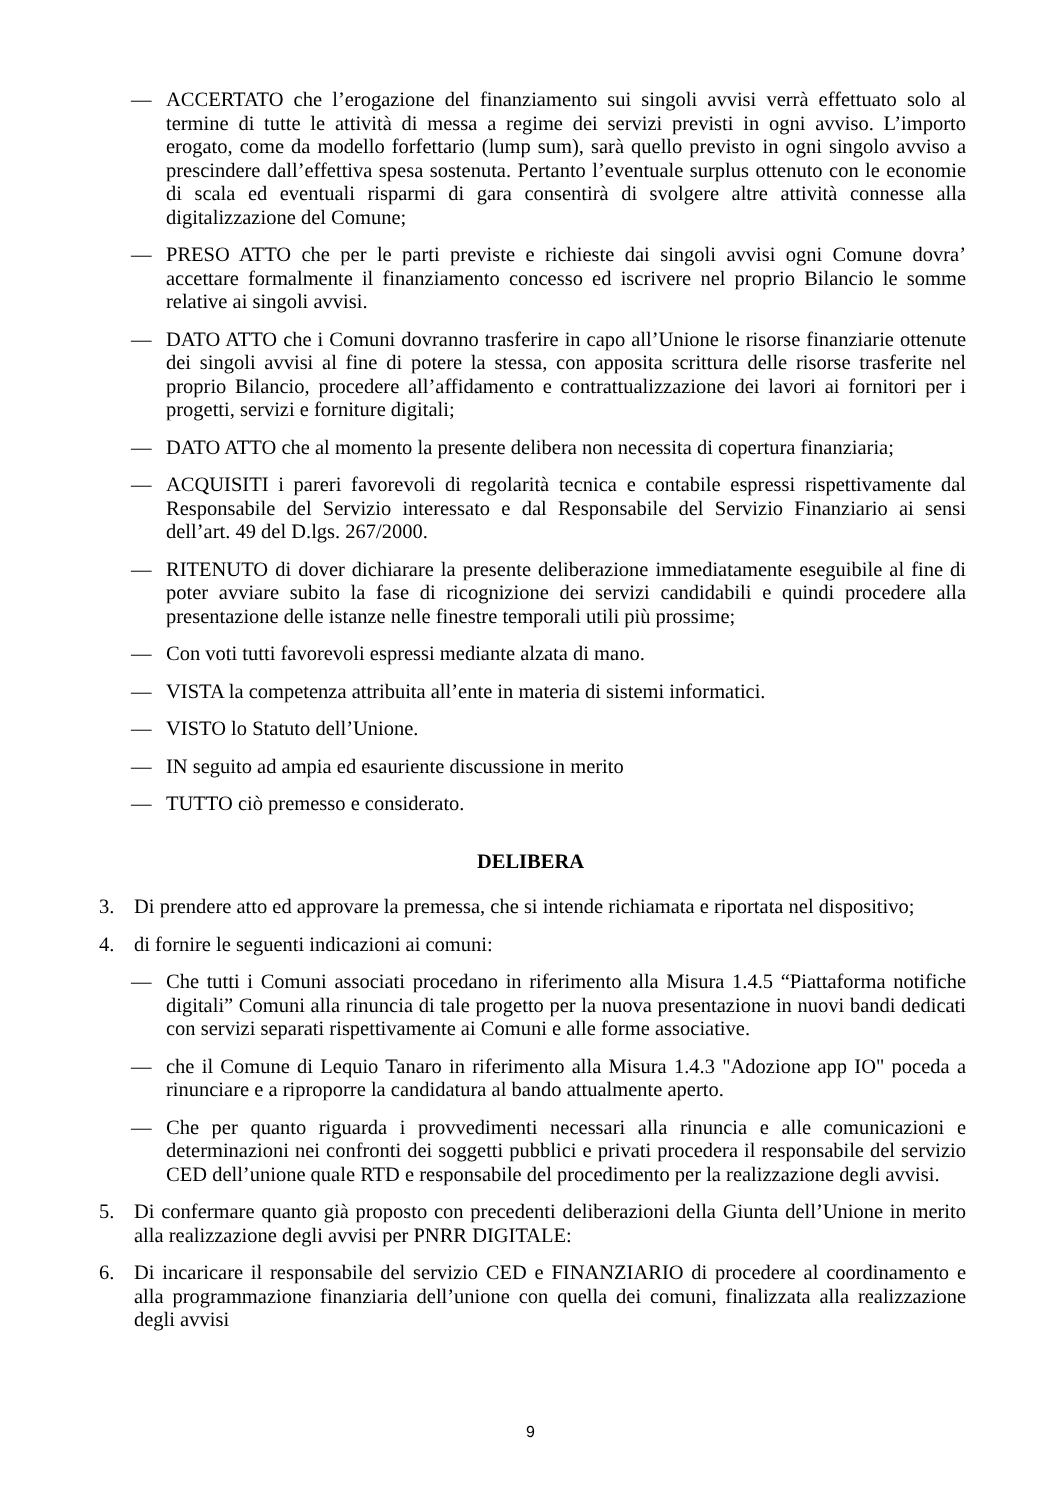— ACCERTATO che l’erogazione del finanziamento sui singoli avvisi verrà effettuato solo al termine di tutte le attività di messa a regime dei servizi previsti in ogni avviso. L’importo erogato, come da modello forfettario (lump sum), sarà quello previsto in ogni singolo avviso a prescindere dall’effettiva spesa sostenuta. Pertanto l’eventuale surplus ottenuto con le economie di scala ed eventuali risparmi di gara consentirà di svolgere altre attività connesse alla digitalizzazione del Comune;
— PRESO ATTO che per le parti previste e richieste dai singoli avvisi ogni Comune dovra’ accettare formalmente il finanziamento concesso ed iscrivere nel proprio Bilancio le somme relative ai singoli avvisi.
— DATO ATTO che i Comuni dovranno trasferire in capo all’Unione le risorse finanziarie ottenute dei singoli avvisi al fine di potere la stessa, con apposita scrittura delle risorse trasferite nel proprio Bilancio, procedere all’affidamento e contrattualizzazione dei lavori ai fornitori per i progetti, servizi e forniture digitali;
— DATO ATTO che al momento la presente delibera non necessita di copertura finanziaria;
— ACQUISITI i pareri favorevoli di regolarità tecnica e contabile espressi rispettivamente dal Responsabile del Servizio interessato e dal Responsabile del Servizio Finanziario ai sensi dell’art. 49 del D.lgs. 267/2000.
— RITENUTO di dover dichiarare la presente deliberazione immediatamente eseguibile al fine di poter avviare subito la fase di ricognizione dei servizi candidabili e quindi procedere alla presentazione delle istanze nelle finestre temporali utili più prossime;
— Con voti tutti favorevoli espressi mediante alzata di mano.
— VISTA la competenza attribuita all’ente in materia di sistemi informatici.
— VISTO lo Statuto dell’Unione.
— IN seguito ad ampia ed esauriente discussione in merito
— TUTTO ciò premesso e considerato.
DELIBERA
3. Di prendere atto ed approvare la premessa, che si intende richiamata e riportata nel dispositivo;
4. di fornire le seguenti indicazioni ai comuni:
— Che tutti i Comuni associati procedano in riferimento alla Misura 1.4.5 “Piattaforma notifiche digitali” Comuni alla rinuncia di tale progetto per la nuova presentazione in nuovi bandi dedicati con servizi separati rispettivamente ai Comuni e alle forme associative.
— che il Comune di Lequio Tanaro in riferimento alla Misura 1.4.3 "Adozione app IO" poceda a rinunciare e a riproporre la candidatura al bando attualmente aperto.
— Che per quanto riguarda i provvedimenti necessari alla rinuncia e alle comunicazioni e determinazioni nei confronti dei soggetti pubblici e privati procedera il responsabile del servizio CED dell’unione quale RTD e responsabile del procedimento per la realizzazione degli avvisi.
5. Di confermare quanto già proposto con precedenti deliberazioni della Giunta dell’Unione in merito alla realizzazione degli avvisi per PNRR DIGITALE:
6. Di incaricare il responsabile del servizio CED e FINANZIARIO di procedere al coordinamento e alla programmazione finanziaria dell’unione con quella dei comuni, finalizzata alla realizzazione degli avvisi
9